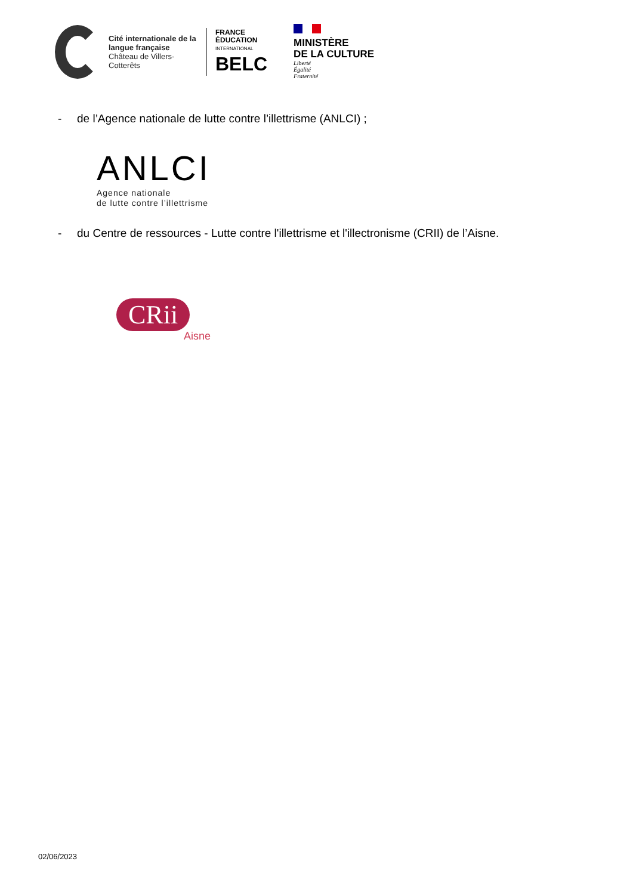Cité internationale de la langue française
Château de Villers-Cotterêts
FRANCE
ÉDUCATION
INTERNATIONAL
BELC
MINISTÈRE
DE LA CULTURE
Liberté
Égalité
Fraternité
- de l’Agence nationale de lutte contre l’illettrisme (ANLCI) ;
ANLCI
Agence nationale
de lutte contre l’illettrisme
- du Centre de ressources - Lutte contre l'illettrisme et l'illectronisme (CRII) de l’Aisne.
CRii
Aisne
02/06/2023